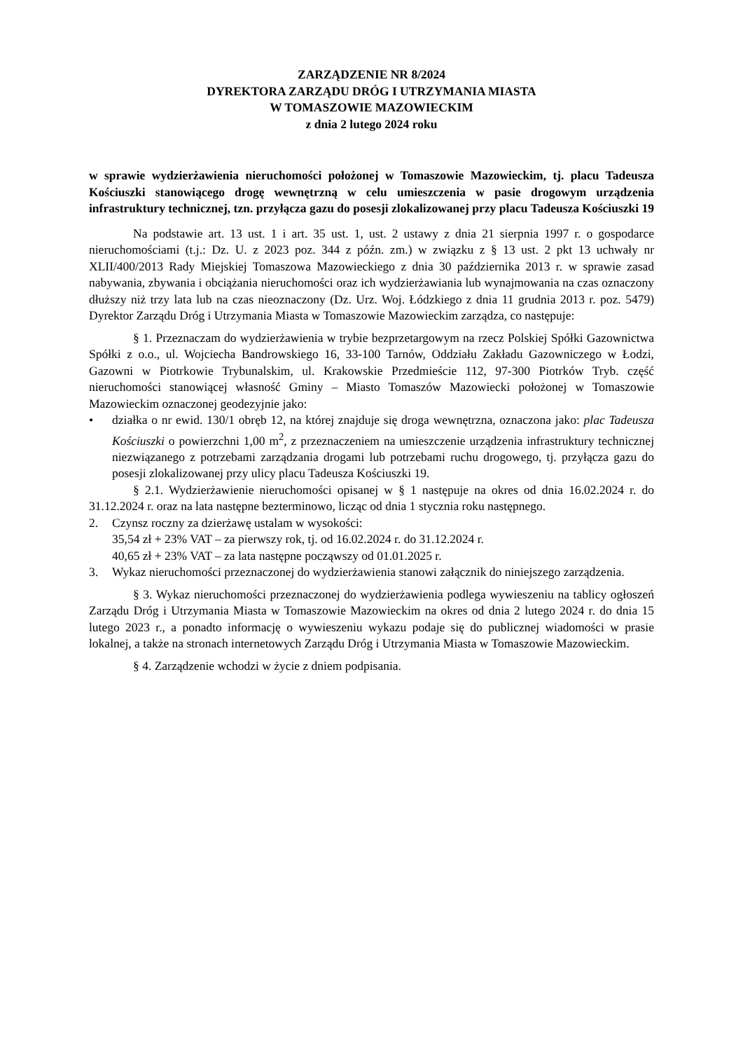ZARZĄDZENIE NR 8/2024
DYREKTORA ZARZĄDU DRÓG I UTRZYMANIA MIASTA
W TOMASZOWIE MAZOWIECKIM
z dnia 2 lutego 2024 roku
w sprawie wydzierżawienia nieruchomości położonej w Tomaszowie Mazowieckim, tj. placu Tadeusza Kościuszki stanowiącego drogę wewnętrzną w celu umieszczenia w pasie drogowym urządzenia infrastruktury technicznej, tzn. przyłącza gazu do posesji zlokalizowanej przy placu Tadeusza Kościuszki 19
Na podstawie art. 13 ust. 1 i art. 35 ust. 1, ust. 2 ustawy z dnia 21 sierpnia 1997 r. o gospodarce nieruchomościami (t.j.: Dz. U. z 2023 poz. 344 z późn. zm.) w związku z § 13 ust. 2 pkt 13 uchwały nr XLII/400/2013 Rady Miejskiej Tomaszowa Mazowieckiego z dnia 30 października 2013 r. w sprawie zasad nabywania, zbywania i obciążania nieruchomości oraz ich wydzierżawiania lub wynajmowania na czas oznaczony dłuższy niż trzy lata lub na czas nieoznaczony (Dz. Urz. Woj. Łódzkiego z dnia 11 grudnia 2013 r. poz. 5479) Dyrektor Zarządu Dróg i Utrzymania Miasta w Tomaszowie Mazowieckim zarządza, co następuje:
§ 1. Przeznaczam do wydzierżawienia w trybie bezprzetargowym na rzecz Polskiej Spółki Gazownictwa Spółki z o.o., ul. Wojciecha Bandrowskiego 16, 33-100 Tarnów, Oddziału Zakładu Gazowniczego w Łodzi, Gazowni w Piotrkowie Trybunalskim, ul. Krakowskie Przedmieście 112, 97-300 Piotrków Tryb. część nieruchomości stanowiącej własność Gminy – Miasto Tomaszów Mazowiecki położonej w Tomaszowie Mazowieckim oznaczonej geodezyjnie jako:
• działka o nr ewid. 130/1 obręb 12, na której znajduje się droga wewnętrzna, oznaczona jako: plac Tadeusza Kościuszki o powierzchni 1,00 m<sup>2</sup>, z przeznaczeniem na umieszczenie urządzenia infrastruktury technicznej niezwiązanego z potrzebami zarządzania drogami lub potrzebami ruchu drogowego, tj. przyłącza gazu do posesji zlokalizowanej przy ulicy placu Tadeusza Kościuszki 19.
§ 2.1. Wydzierżawienie nieruchomości opisanej w § 1 następuje na okres od dnia 16.02.2024 r. do 31.12.2024 r. oraz na lata następne bezterminowo, licząc od dnia 1 stycznia roku następnego.
2. Czynsz roczny za dzierżawę ustalam w wysokości:
35,54 zł + 23% VAT – za pierwszy rok, tj. od 16.02.2024 r. do 31.12.2024 r.
40,65 zł + 23% VAT – za lata następne począwszy od 01.01.2025 r.
3. Wykaz nieruchomości przeznaczonej do wydzierżawienia stanowi załącznik do niniejszego zarządzenia.
§ 3. Wykaz nieruchomości przeznaczonej do wydzierżawienia podlega wywieszeniu na tablicy ogłoszeń Zarządu Dróg i Utrzymania Miasta w Tomaszowie Mazowieckim na okres od dnia 2 lutego 2024 r. do dnia 15 lutego 2023 r., a ponadto informację o wywieszeniu wykazu podaje się do publicznej wiadomości w prasie lokalnej, a także na stronach internetowych Zarządu Dróg i Utrzymania Miasta w Tomaszowie Mazowieckim.
§ 4. Zarządzenie wchodzi w życie z dniem podpisania.